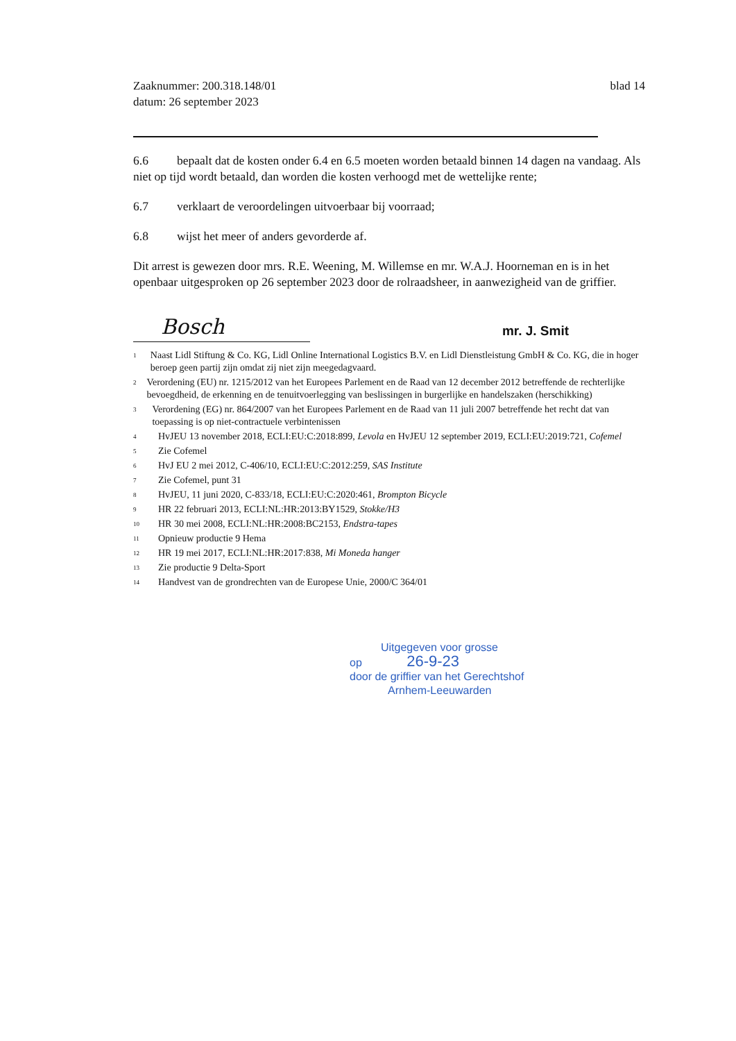Zaaknummer: 200.318.148/01
datum: 26 september 2023
blad 14
6.6 bepaalt dat de kosten onder 6.4 en 6.5 moeten worden betaald binnen 14 dagen na vandaag. Als niet op tijd wordt betaald, dan worden die kosten verhoogd met de wettelijke rente;
6.7 verklaart de veroordelingen uitvoerbaar bij voorraad;
6.8 wijst het meer of anders gevorderde af.
Dit arrest is gewezen door mrs. R.E. Weening, M. Willemse en mr. W.A.J. Hoorneman en is in het openbaar uitgesproken op 26 september 2023 door de rolraadsheer, in aanwezigheid van de griffier.
Bosch mr. J. Smit
<sup>1</sup>
Naast Lidl Stiftung & Co. KG, Lidl Online International Logistics B.V. en Lidl Dienstleistung GmbH & Co. KG, die in hoger beroep geen partij zijn omdat zij niet zijn meegedagvaard.
<sup>2</sup>
Verordening (EU) nr. 1215/2012 van het Europees Parlement en de Raad van 12 december 2012 betreffende de rechterlijke bevoegdheid, de erkenning en de tenuitvoerlegging van beslissingen in burgerlijke en handelszaken (herschikking)
<sup>3</sup>
Verordening (EG) nr. 864/2007 van het Europees Parlement en de Raad van 11 juli 2007 betreffende het recht dat van toepassing is op niet-contractuele verbintenissen
<sup>4</sup>
HvJEU 13 november 2018, ECLI:EU:C:2018:899, Levola en HvJEU 12 september 2019, ECLI:EU:2019:721, Cofemel
<sup>5</sup>
Zie Cofemel
<sup>6</sup>
HvJ EU 2 mei 2012, C-406/10, ECLI:EU:C:2012:259, SAS Institute
<sup>7</sup>
Zie Cofemel, punt 31
<sup>8</sup>
HvJEU, 11 juni 2020, C-833/18, ECLI:EU:C:2020:461, Brompton Bicycle
<sup>9</sup>
HR 22 februari 2013, ECLI:NL:HR:2013:BY1529, Stokke/H3
<sup>10</sup>
HR 30 mei 2008, ECLI:NL:HR:2008:BC2153, Endstra-tapes
<sup>11</sup>
Opnieuw productie 9 Hema
<sup>12</sup>
HR 19 mei 2017, ECLI:NL:HR:2017:838, Mi Moneda hanger
<sup>13</sup>
Zie productie 9 Delta-Sport
<sup>14</sup>
Handvest van de grondrechten van de Europese Unie, 2000/C 364/01
Uitgegeven voor grosse
op 26-9-23
door de griffier van het Gerechtshof
Arnhem-Leeuwarden